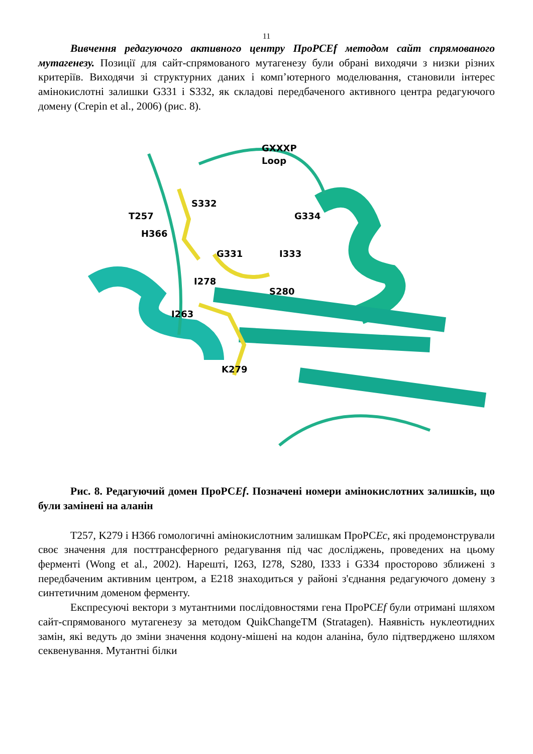11
Вивчення редагуючого активного центру ПроРСЕf методом сайт спрямованого мутагенезу. Позиції для сайт-спрямованого мутагенезу були обрані виходячи з низки різних критеріїв. Виходячи зі структурних даних і комп’ютерного моделювання, становили інтерес амінокислотні залишки G331 і S332, як складові передбаченого активного центра редагуючого домену (Crepin et al., 2006) (рис. 8).
GXXXP
Loop
S332
T257
G334
H366
G331
I333
I278
S280
I263
K279
Рис. 8. Редагуючий домен ПроРСEf. Позначені номери амінокислотних залишків, що були замінені на аланін
T257, K279 і H366 гомологичні амінокислотним залишкам ПроРСEc, які продемонстрували своє значення для посттрансферного редагування під час досліджень, проведених на цьому ферменті (Wong et al., 2002). Нарешті, I263, I278, S280, I333 і G334 просторово зближені з передбаченим активним центром, а E218 знаходиться у районі з'єднання редагуючого домену з синтетичним доменом ферменту.
Експресуючі вектори з мутантними послідовностями гена ПроРСEf були отримані шляхом сайт-спрямованого мутагенезу за методом QuikChangeTM (Stratagen). Наявність нуклеотидних замін, які ведуть до зміни значення кодону-мішені на кодон аланіна, було підтверджено шляхом секвенування. Мутантні білки